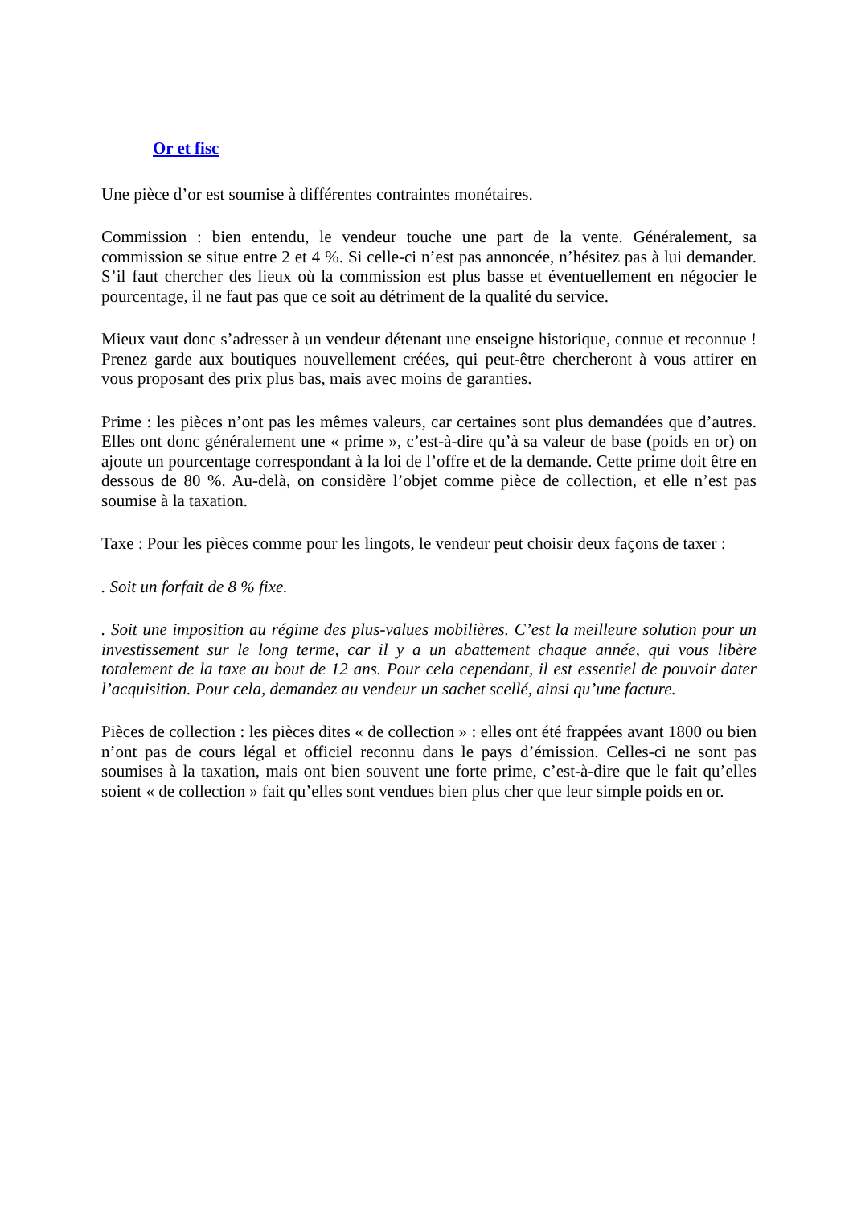Or et fisc
Une pièce d’or est soumise à différentes contraintes monétaires.
Commission : bien entendu, le vendeur touche une part de la vente. Généralement, sa commission se situe entre 2 et 4 %. Si celle-ci n’est pas annoncée, n’hésitez pas à lui demander. S’il faut chercher des lieux où la commission est plus basse et éventuellement en négocier le pourcentage, il ne faut pas que ce soit au détriment de la qualité du service.
Mieux vaut donc s’adresser à un vendeur détenant une enseigne historique, connue et reconnue ! Prenez garde aux boutiques nouvellement créées, qui peut-être chercheront à vous attirer en vous proposant des prix plus bas, mais avec moins de garanties.
Prime : les pièces n’ont pas les mêmes valeurs, car certaines sont plus demandées que d’autres. Elles ont donc généralement une « prime », c’est-à-dire qu’à sa valeur de base (poids en or) on ajoute un pourcentage correspondant à la loi de l’offre et de la demande. Cette prime doit être en dessous de 80 %. Au-delà, on considère l’objet comme pièce de collection, et elle n’est pas soumise à la taxation.
Taxe : Pour les pièces comme pour les lingots, le vendeur peut choisir deux façons de taxer :
. Soit un forfait de 8 % fixe.
. Soit une imposition au régime des plus-values mobilières. C’est la meilleure solution pour un investissement sur le long terme, car il y a un abattement chaque année, qui vous libère totalement de la taxe au bout de 12 ans. Pour cela cependant, il est essentiel de pouvoir dater l’acquisition. Pour cela, demandez au vendeur un sachet scellé, ainsi qu’une facture.
Pièces de collection : les pièces dites « de collection » : elles ont été frappées avant 1800 ou bien n’ont pas de cours légal et officiel reconnu dans le pays d’émission. Celles-ci ne sont pas soumises à la taxation, mais ont bien souvent une forte prime, c’est-à-dire que le fait qu’elles soient « de collection » fait qu’elles sont vendues bien plus cher que leur simple poids en or.